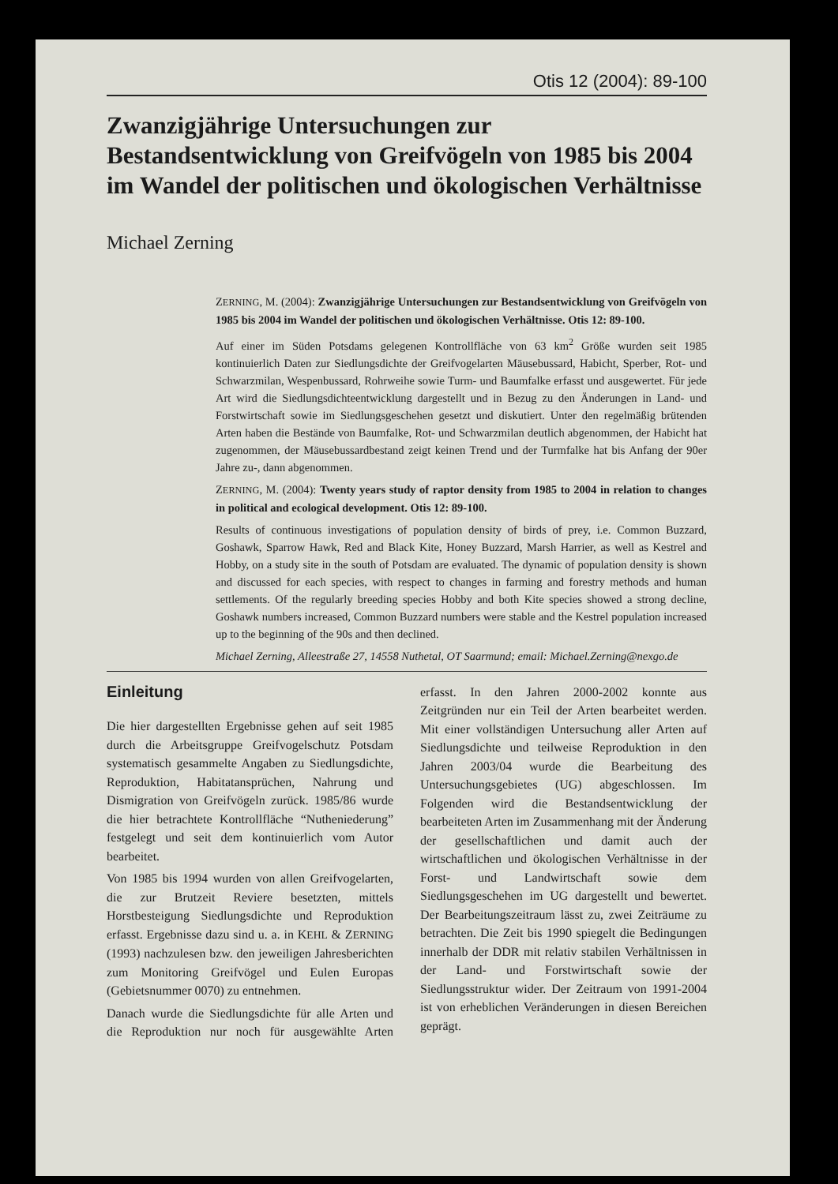Otis 12 (2004): 89-100
Zwanzigjährige Untersuchungen zur Bestandsentwicklung von Greifvögeln von 1985 bis 2004 im Wandel der politischen und ökologischen Verhältnisse
Michael Zerning
ZERNING, M. (2004): Zwanzigjährige Untersuchungen zur Bestandsentwicklung von Greifvögeln von 1985 bis 2004 im Wandel der politischen und ökologischen Verhältnisse. Otis 12: 89-100.
Auf einer im Süden Potsdams gelegenen Kontrollfläche von 63 km<sup>2</sup> Größe wurden seit 1985 kontinuierlich Daten zur Siedlungsdichte der Greifvogelarten Mäusebussard, Habicht, Sperber, Rot- und Schwarzmilan, Wespenbussard, Rohrweihe sowie Turm- und Baumfalke erfasst und ausgewertet. Für jede Art wird die Siedlungsdichteentwicklung dargestellt und in Bezug zu den Änderungen in Land- und Forstwirtschaft sowie im Siedlungsgeschehen gesetzt und diskutiert. Unter den regelmäßig brütenden Arten haben die Bestände von Baumfalke, Rot- und Schwarzmilan deutlich abgenommen, der Habicht hat zugenommen, der Mäusebussardbestand zeigt keinen Trend und der Turmfalke hat bis Anfang der 90er Jahre zu-, dann abgenommen.
ZERNING, M. (2004): Twenty years study of raptor density from 1985 to 2004 in relation to changes in political and ecological development. Otis 12: 89-100.
Results of continuous investigations of population density of birds of prey, i.e. Common Buzzard, Goshawk, Sparrow Hawk, Red and Black Kite, Honey Buzzard, Marsh Harrier, as well as Kestrel and Hobby, on a study site in the south of Potsdam are evaluated. The dynamic of population density is shown and discussed for each species, with respect to changes in farming and forestry methods and human settlements. Of the regularly breeding species Hobby and both Kite species showed a strong decline, Goshawk numbers increased, Common Buzzard numbers were stable and the Kestrel population increased up to the beginning of the 90s and then declined.
Michael Zerning, Alleestraße 27, 14558 Nuthetal, OT Saarmund; email: Michael.Zerning@nexgo.de
Einleitung
Die hier dargestellten Ergebnisse gehen auf seit 1985 durch die Arbeitsgruppe Greifvogelschutz Potsdam systematisch gesammelte Angaben zu Siedlungsdichte, Reproduktion, Habitatansprüchen, Nahrung und Dismigration von Greifvögeln zurück. 1985/86 wurde die hier betrachtete Kontrollfläche “Nutheniederung” festgelegt und seit dem kontinuierlich vom Autor bearbeitet.
Von 1985 bis 1994 wurden von allen Greifvogelarten, die zur Brutzeit Reviere besetzten, mittels Horstbesteigung Siedlungsdichte und Reproduktion erfasst. Ergebnisse dazu sind u. a. in KEHL & ZERNING (1993) nachzulesen bzw. den jeweiligen Jahresberichten zum Monitoring Greifvögel und Eulen Europas (Gebietsnummer 0070) zu entnehmen.
Danach wurde die Siedlungsdichte für alle Arten und die Reproduktion nur noch für ausgewählte Arten erfasst. In den Jahren 2000-2002 konnte aus Zeitgründen nur ein Teil der Arten bearbeitet werden. Mit einer vollständigen Untersuchung aller Arten auf Siedlungsdichte und teilweise Reproduktion in den Jahren 2003/04 wurde die Bearbeitung des Untersuchungsgebietes (UG) abgeschlossen. Im Folgenden wird die Bestandsentwicklung der bearbeiteten Arten im Zusammenhang mit der Änderung der gesellschaftlichen und damit auch der wirtschaftlichen und ökologischen Verhältnisse in der Forst- und Landwirtschaft sowie dem Siedlungsgeschehen im UG dargestellt und bewertet. Der Bearbeitungszeitraum lässt zu, zwei Zeiträume zu betrachten. Die Zeit bis 1990 spiegelt die Bedingungen innerhalb der DDR mit relativ stabilen Verhältnissen in der Land- und Forstwirtschaft sowie der Siedlungsstruktur wider. Der Zeitraum von 1991-2004 ist von erheblichen Veränderungen in diesen Bereichen geprägt.